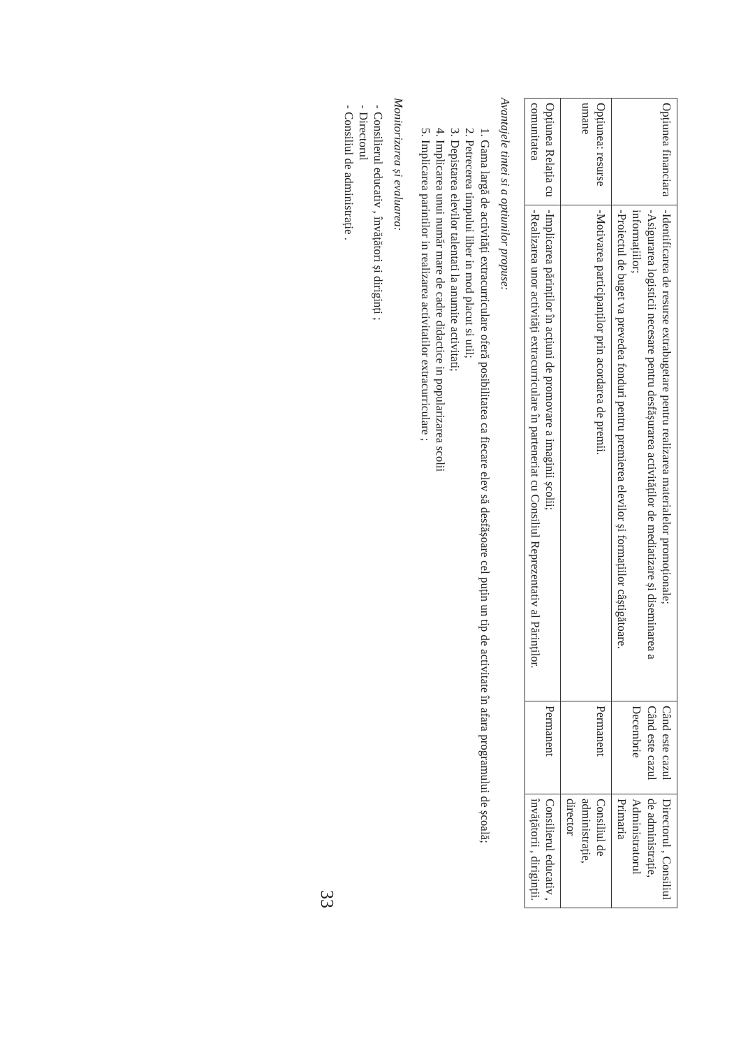| Opțiunea financiara | -Identificarea de resurse extrabugetare pentru realizarea materialelor promoționale; -Asigurarea logisticii necesare pentru desfășurarea activităților de mediatizare și diseminarea a informațiilor; -Proiectul de buget va prevedea fonduri pentru premierea elevilor și formațiilor câștigătoare. | Când este cazul Când este cazul Decembrie | Directorul , Consiliul de administrație, Administratorul Primaria |
| Opțiunea: resurse umane | -Motivarea participanților prin acordarea de premii. | Permanent | Consiliul de administrație, director |
| Opțiunea Relația cu comunitatea | -Implicarea părinților în acțiuni de promovare a imaginii școlii; -Realizarea unor activități extracurriculare în parteneriat cu Consiliul Reprezentativ al Părinților. | Permanent | Consilierul educativ , învățătorii , diriginții. |
Avantajele tintei si a optiunilor propuse:
1. Gama largă de activități extracurriculare oferă posibilitatea ca fiecare elev să desfășoare cel puțin un tip de activitate în afara programului de școală;
2. Petrecerea timpului liber in mod placut si util;
3. Depistarea elevilor talentati la anumite activitati;
4. Implicarea unui număr mare de cadre didactice in popularizarea scolii
5. Implicarea parintilor in realizarea activitatilor extracurriculare ;
Monitorizarea și evaluarea:
- Consilierul educativ , învățători și diriginți ;
- Directorul
- Consiliul de administrație .
33